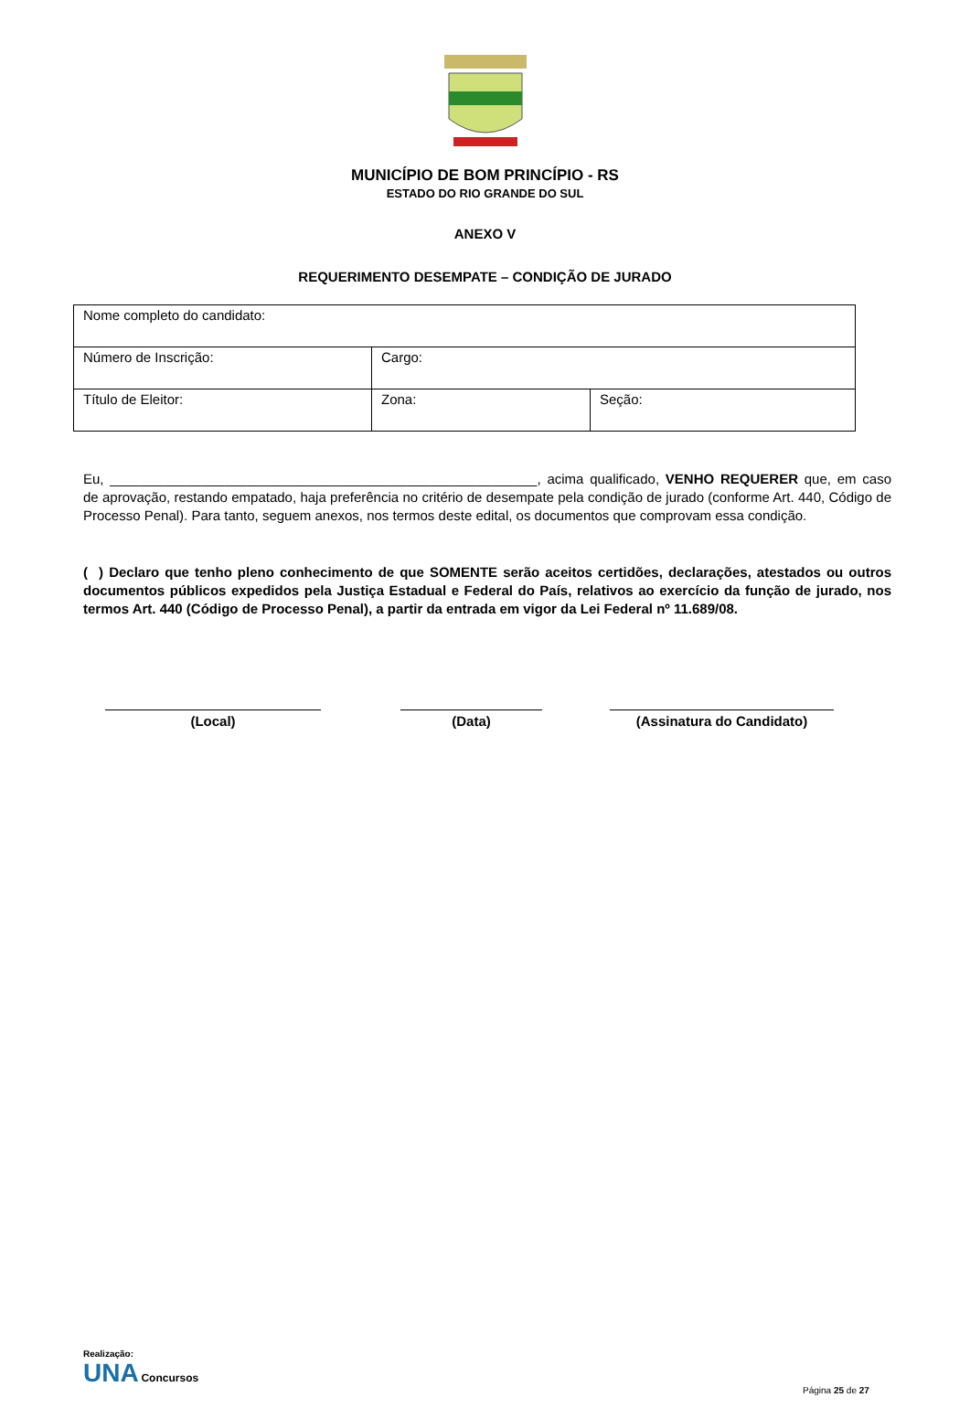MUNICÍPIO DE BOM PRINCÍPIO - RS
ESTADO DO RIO GRANDE DO SUL
ANEXO V
REQUERIMENTO DESEMPATE – CONDIÇÃO DE JURADO
| Nome completo do candidato: | | |
| Número de Inscrição: | Cargo: | |
| Título de Eleitor: | Zona: | Seção: |
Eu, ________________________________________________________, acima qualificado, VENHO REQUERER que, em caso de aprovação, restando empatado, haja preferência no critério de desempate pela condição de jurado (conforme Art. 440, Código de Processo Penal). Para tanto, seguem anexos, nos termos deste edital, os documentos que comprovam essa condição.
( ) Declaro que tenho pleno conhecimento de que SOMENTE serão aceitos certidões, declarações, atestados ou outros documentos públicos expedidos pela Justiça Estadual e Federal do País, relativos ao exercício da função de jurado, nos termos Art. 440 (Código de Processo Penal), a partir da entrada em vigor da Lei Federal nº 11.689/08.
(Local) (Data) (Assinatura do Candidato)
Realização:
UNA Concursos
Página 25 de 27